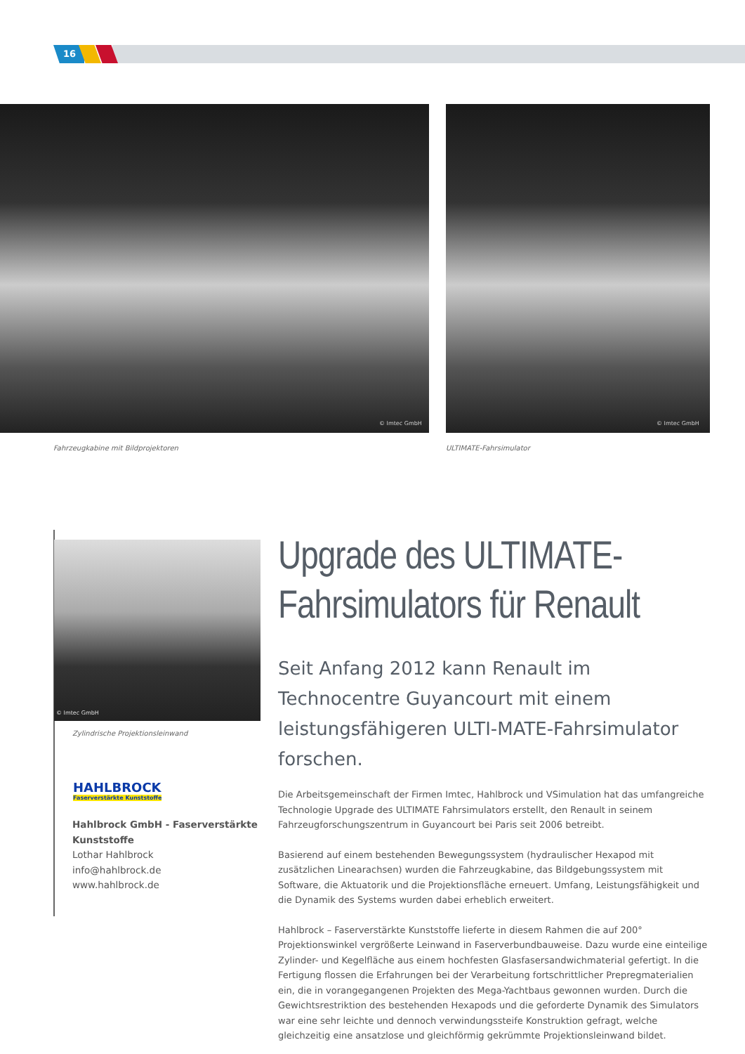16
© Imtec GmbH © Imtec GmbH
Fahrzeugkabine mit Bildprojektoren
ULTIMATE-Fahrsimulator
© Imtec GmbH
Zylindrische Projektionsleinwand
HAHLBROCK
Faserverstärkte Kunststoffe
Hahlbrock GmbH - Faserverstärkte
Kunststoffe
Lothar Hahlbrock
info@hahlbrock.de
www.hahlbrock.de
Upgrade des ULTIMATE-
Fahrsimulators für Renault
Seit Anfang 2012 kann Renault im Technocentre Guyancourt mit einem leistungsfähigeren ULTI-MATE-Fahrsimulator forschen.
Die Arbeitsgemeinschaft der Firmen Imtec, Hahlbrock und VSimulation hat das umfangreiche Technologie Upgrade des ULTIMATE Fahrsimulators erstellt, den Renault in seinem Fahrzeugforschungszentrum in Guyancourt bei Paris seit 2006 betreibt.
Basierend auf einem bestehenden Bewegungssystem (hydraulischer Hexapod mit zusätzlichen Linearachsen) wurden die Fahrzeugkabine, das Bildgebungssystem mit Software, die Aktuatorik und die Projektionsfläche erneuert. Umfang, Leistungsfähigkeit und die Dynamik des Systems wurden dabei erheblich erweitert.
Hahlbrock – Faserverstärkte Kunststoffe lieferte in diesem Rahmen die auf 200° Projektionswinkel vergrößerte Leinwand in Faserverbundbauweise. Dazu wurde eine einteilige Zylinder- und Kegelfläche aus einem hochfesten Glasfasersandwichmaterial gefertigt. In die Fertigung flossen die Erfahrungen bei der Verarbeitung fortschrittlicher Prepregmaterialien ein, die in vorangegangenen Projekten des Mega-Yachtbaus gewonnen wurden. Durch die Gewichtsrestriktion des bestehenden Hexapods und die geforderte Dynamik des Simulators war eine sehr leichte und dennoch verwindungssteife Konstruktion gefragt, welche gleichzeitig eine ansatzlose und gleichförmig gekrümmte Projektionsleinwand bildet.